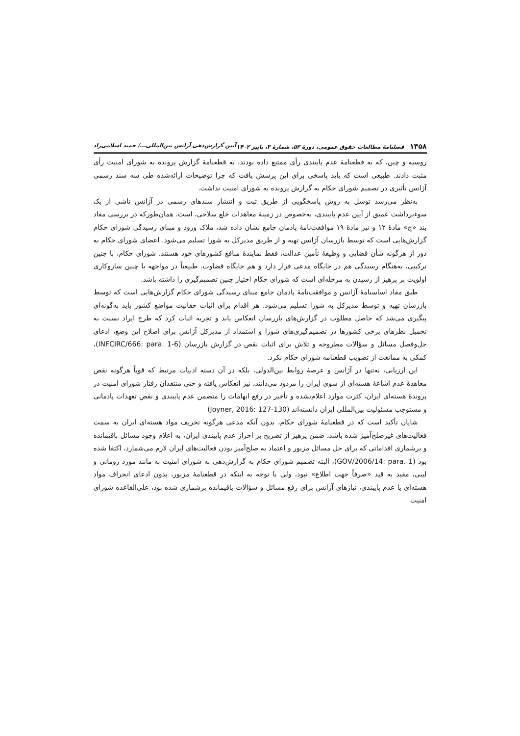۱۴۵۸ فصلنامهٔ مطالعات حقوق عمومی، دورهٔ ۵۳، شمارهٔ ۳، پاییز ۱۴۰۲ آیین گزارش‌دهی آژانس بین‌المللی.../ حمید اسلامی‌زاد
روسیه و چین، که به قطعنامهٔ عدم پایبندی رأی ممتنع داده بودند، به قطعنامهٔ گزارش پرونده به شورای امنیت رأی مثبت دادند. طبیعی است که باید پاسخی برای این پرسش یافت که چرا توضیحات ارائه‌شده طی سه سند رسمی آژانس تأثیری در تصمیم شورای حکام به گزارش پرونده به شورای امنیت نداشت.
به‌نظر می‌رسد توسل به روش پاسخگویی از طریق ثبت و انتشار سندهای رسمی در آژانس ناشی از یک سوءبرداشت عمیق از آیین عدم پایبندی، به‌خصوص در زمینهٔ معاهدات خلع سلاحی، است. همان‌طورکه در بررسی مفاد بند «ج» مادهٔ ۱۲ و نیز مادهٔ ۱۹ موافقت‌نامهٔ پادمان جامع نشان داده شد، ملاک ورود و مبنای رسیدگی شورای حکام گزارش‌هایی است که توسط بازرسان آژانس تهیه و از طریق مدیرکل به شورا تسلیم می‌شود. اعضای شورای حکام به دور از هرگونه شأن قضایی و وظیفهٔ تأمین عدالت، فقط نمایندهٔ منافع کشورهای خود هستند. شورای حکام، با چنین ترکیبی، به‌هنگام رسیدگی هم در جایگاه مدعی قرار دارد و هم جایگاه قضاوت. طبیعتاً در مواجهه با چنین سازوکاری اولویت بر پرهیز از رسیدن به مرحله‌ای است که شورای حکام اختیار چنین تصمیم‌گیری را داشته باشد.
طبق مفاد اساسنامهٔ آژانس و موافقت‌نامهٔ پادمان جامع مبنای رسیدگی شورای حکام گزارش‌هایی است که توسط بازرسان تهیه و توسط مدیرکل به شورا تسلیم می‌شود. هر اقدام برای اثبات حقانیت مواضع کشور باید به‌گونه‌ای پیگیری می‌شد که حاصل مطلوب در گزارش‌های بازرسان انعکاس یابد و تجربه اثبات کرد که طرح ایراد نسبت به تحمیل نظرهای برخی کشورها در تصمیم‌گیری‌های شورا و استمداد از مدیرکل آژانس برای اصلاح این وضع، ادعای حل‌وفصل مسائل و سؤالات مطروحه و تلاش برای اثبات نقص در گزارش بازرسان (INFCIRC/666: para. 1-6)، کمکی به ممانعت از تصویب قطعنامه شورای حکام نکرد.
این ارزیابی، نه‌تنها در آژانس و عرصهٔ روابط بین‌الدولی، بلکه در آن دسته ادبیات مرتبط که قویاً هرگونه نقض معاهدهٔ عدم اشاعهٔ هسته‌ای از سوی ایران را مردود می‌دانند، نیز انعکاس یافته و حتی منتقدان رفتار شورای امنیت در پروندهٔ هسته‌ای ایران، کثرت موارد اعلام‌نشده و تأخیر در رفع ابهامات را متضمن عدم پایبندی و نقض تعهدات پادمانی و مستوجب مسئولیت بین‌المللی ایران دانسته‌اند (Joyner, 2016: 127-130)
شایان تأکید است که در قطعنامهٔ شورای حکام، بدون آنکه مدعی هرگونه تحریف مواد هسته‌ای ایران به سمت فعالیت‌های غیرصلح‌آمیز شده باشد، ضمن پرهیز از تصریح بر احراز عدم پایبندی ایران، به اعلام وجود مسائل باقیمانده و برشماری اقداماتی که برای حل مسائل مزبور و اعتماد به صلح‌آمیز بودن فعالیت‌های ایران لازم می‌شمارد، اکتفا شده بود (GOV/2006/14: para. 1)، البته تصمیم شورای حکام به گزارش‌دهی به شورای امنیت به مانند مورد رومانی و لیبی، مقید به قید «صرفاً جهت اطلاع» نبود، ولی با توجه به اینکه در قطعنامهٔ مزبور، بدون ادعای انحراف مواد هسته‌ای یا عدم پایبندی، نیازهای آژانس برای رفع مسائل و سؤالات باقیمانده برشماری شده بود، علی‌القاعده شورای امنیت